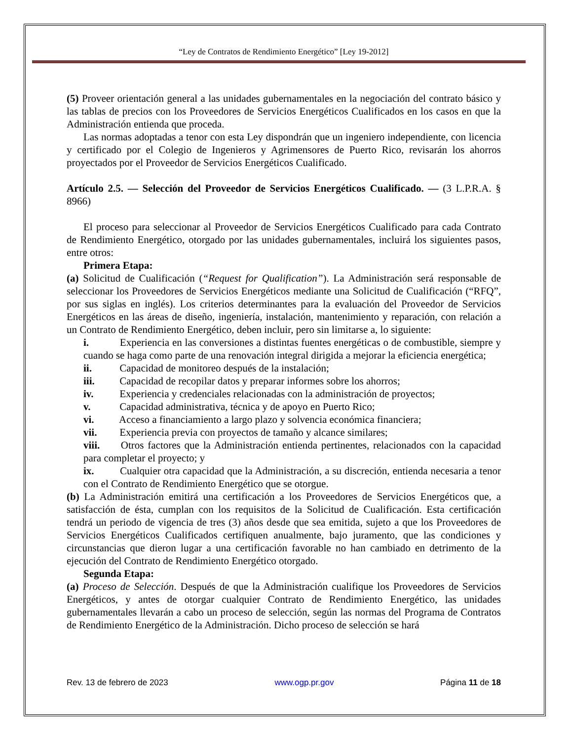“Ley de Contratos de Rendimiento Energético” [Ley 19-2012]
(5) Proveer orientación general a las unidades gubernamentales en la negociación del contrato básico y las tablas de precios con los Proveedores de Servicios Energéticos Cualificados en los casos en que la Administración entienda que proceda.
Las normas adoptadas a tenor con esta Ley dispondrán que un ingeniero independiente, con licencia y certificado por el Colegio de Ingenieros y Agrimensores de Puerto Rico, revisarán los ahorros proyectados por el Proveedor de Servicios Energéticos Cualificado.
Artículo 2.5. — Selección del Proveedor de Servicios Energéticos Cualificado. — (3 L.P.R.A. § 8966)
El proceso para seleccionar al Proveedor de Servicios Energéticos Cualificado para cada Contrato de Rendimiento Energético, otorgado por las unidades gubernamentales, incluirá los siguientes pasos, entre otros:
Primera Etapa:
(a) Solicitud de Cualificación (“Request for Qualification”). La Administración será responsable de seleccionar los Proveedores de Servicios Energéticos mediante una Solicitud de Cualificación (“RFQ”, por sus siglas en inglés). Los criterios determinantes para la evaluación del Proveedor de Servicios Energéticos en las áreas de diseño, ingeniería, instalación, mantenimiento y reparación, con relación a un Contrato de Rendimiento Energético, deben incluir, pero sin limitarse a, lo siguiente:
i. Experiencia en las conversiones a distintas fuentes energéticas o de combustible, siempre y cuando se haga como parte de una renovación integral dirigida a mejorar la eficiencia energética;
ii. Capacidad de monitoreo después de la instalación;
iii. Capacidad de recopilar datos y preparar informes sobre los ahorros;
iv. Experiencia y credenciales relacionadas con la administración de proyectos;
v. Capacidad administrativa, técnica y de apoyo en Puerto Rico;
vi. Acceso a financiamiento a largo plazo y solvencia económica financiera;
vii. Experiencia previa con proyectos de tamaño y alcance similares;
viii. Otros factores que la Administración entienda pertinentes, relacionados con la capacidad para completar el proyecto; y
ix. Cualquier otra capacidad que la Administración, a su discreción, entienda necesaria a tenor con el Contrato de Rendimiento Energético que se otorgue.
(b) La Administración emitirá una certificación a los Proveedores de Servicios Energéticos que, a satisfacción de ésta, cumplan con los requisitos de la Solicitud de Cualificación. Esta certificación tendrá un periodo de vigencia de tres (3) años desde que sea emitida, sujeto a que los Proveedores de Servicios Energéticos Cualificados certifiquen anualmente, bajo juramento, que las condiciones y circunstancias que dieron lugar a una certificación favorable no han cambiado en detrimento de la ejecución del Contrato de Rendimiento Energético otorgado.
Segunda Etapa:
(a) Proceso de Selección. Después de que la Administración cualifique los Proveedores de Servicios Energéticos, y antes de otorgar cualquier Contrato de Rendimiento Energético, las unidades gubernamentales llevarán a cabo un proceso de selección, según las normas del Programa de Contratos de Rendimiento Energético de la Administración. Dicho proceso de selección se hará
Rev. 13 de febrero de 2023 www.ogp.pr.gov Página 11 de 18